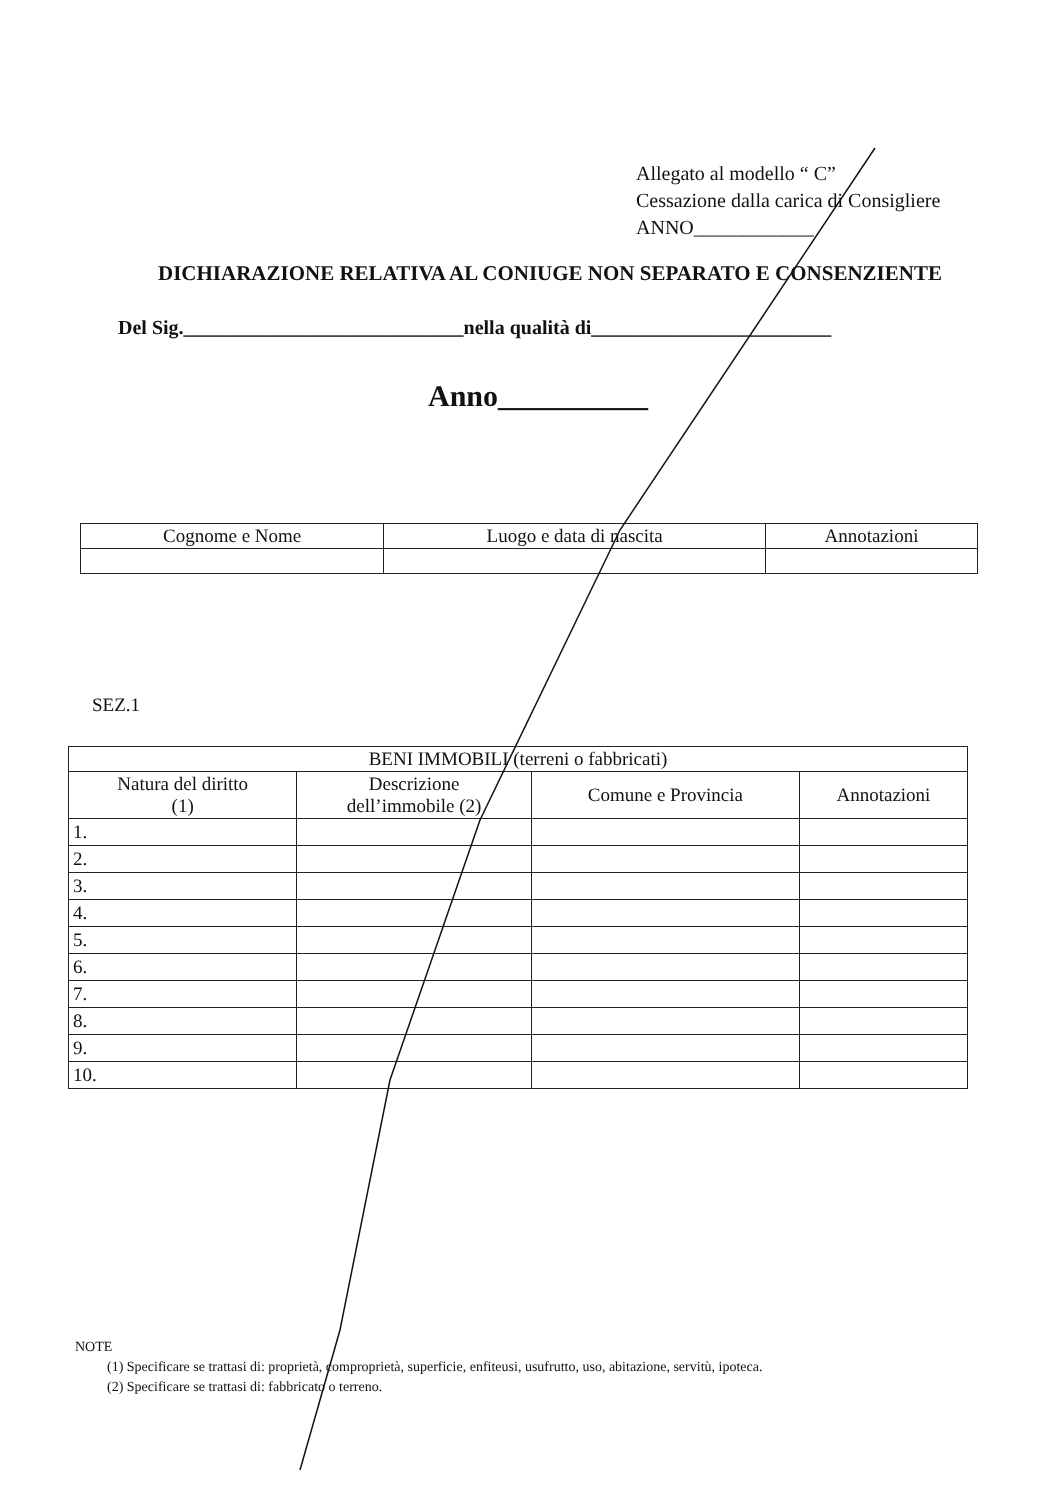Allegato al modello “ C”
Cessazione dalla carica di Consigliere
ANNO____________
DICHIARAZIONE RELATIVA AL CONIUGE NON SEPARATO E CONSENZIENTE
Del Sig.____________________________nella qualità di________________________
Anno__________
| Cognome e Nome | Luogo e data di nascita | Annotazioni |
| --- | --- | --- |
SEZ.1
| BENI IMMOBILI (terreni o fabbricati) | | | |
| --- | --- | --- | --- |
| Natura del diritto (1) | Descrizione dell’immobile (2) | Comune e Provincia | Annotazioni |
| 1. | | | |
| 2. | | | |
| 3. | | | |
| 4. | | | |
| 5. | | | |
| 6. | | | |
| 7. | | | |
| 8. | | | |
| 9. | | | |
| 10. | | | |
NOTE
(1) Specificare se trattasi di: proprietà, comproprietà, superficie, enfiteusi, usufrutto, uso, abitazione, servitù, ipoteca.
(2) Specificare se trattasi di: fabbricato o terreno.